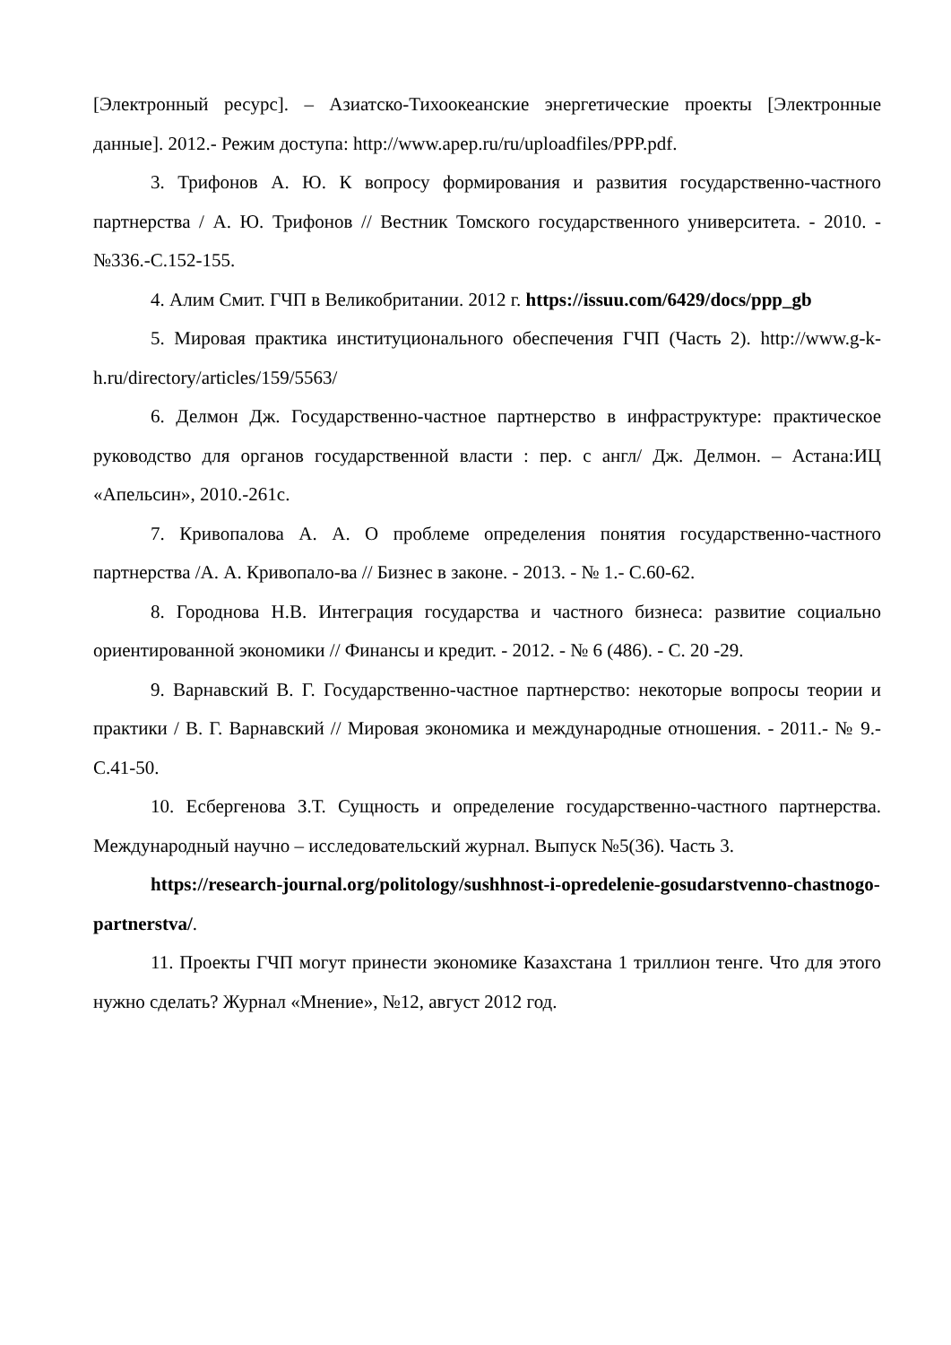[Электронный ресурс]. – Азиатско-Тихоокеанские энергетические проекты [Электронные данные]. 2012.- Режим доступа: http://www.apep.ru/ru/uploadfiles/PPP.pdf.
3. Трифонов А. Ю. К вопросу формирования и развития государственно-частного партнерства / А. Ю. Трифонов // Вестник Томского государственного университета. - 2010. - №336.-С.152-155.
4. Алим Смит. ГЧП в Великобритании. 2012 г. https://issuu.com/6429/docs/ppp_gb
5. Мировая практика институционального обеспечения ГЧП (Часть 2). http://www.g-k-h.ru/directory/articles/159/5563/
6. Делмон Дж. Государственно-частное партнерство в инфраструктуре: практическое руководство для органов государственной власти : пер. с англ/ Дж. Делмон. – Астана:ИЦ «Апельсин», 2010.-261с.
7. Кривопалова А. А. О проблеме определения понятия государственно-частного партнерства /А. А. Кривопало-ва // Бизнес в законе. - 2013. - № 1.- С.60-62.
8. Городнова Н.В. Интеграция государства и частного бизнеса: развитие социально ориентированной экономики // Финансы и кредит. - 2012. - № 6 (486). - С. 20 -29.
9. Варнавский В. Г. Государственно-частное партнерство: некоторые вопросы теории и практики / В. Г. Варнавский // Мировая экономика и международные отношения. - 2011.- № 9.-С.41-50.
10. Есбергенова З.Т. Сущность и определение государственно-частного партнерства. Международный научно – исследовательский журнал. Выпуск №5(36). Часть 3.
https://research-journal.org/politology/sushhnost-i-opredelenie-gosudarstvenno-chastnogo-partnerstva/.
11. Проекты ГЧП могут принести экономике Казахстана 1 триллион тенге. Что для этого нужно сделать? Журнал «Мнение», №12, август 2012 год.